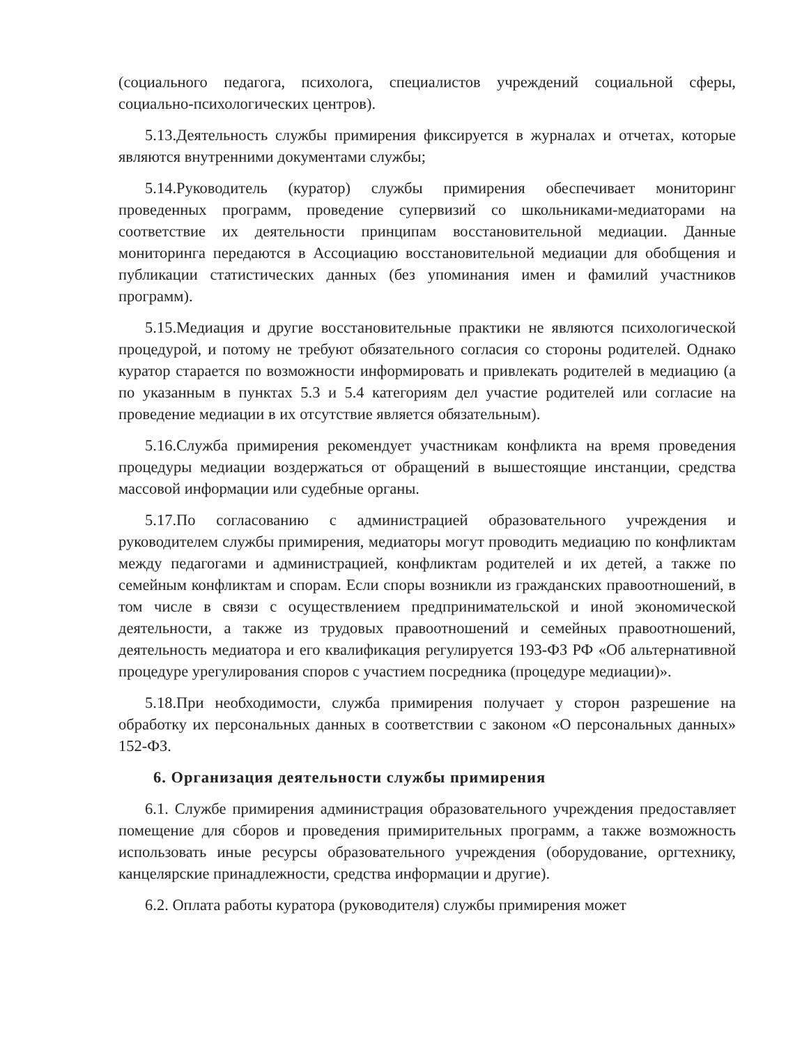(социального педагога, психолога, специалистов учреждений социальной сферы, социально-психологических центров).
5.13.Деятельность службы примирения фиксируется в журналах и отчетах, которые являются внутренними документами службы;
5.14.Руководитель (куратор) службы примирения обеспечивает мониторинг проведенных программ, проведение супервизий со школьниками-медиаторами на соответствие их деятельности принципам восстановительной медиации. Данные мониторинга передаются в Ассоциацию восстановительной медиации для обобщения и публикации статистических данных (без упоминания имен и фамилий участников программ).
5.15.Медиация и другие восстановительные практики не являются психологической процедурой, и потому не требуют обязательного согласия со стороны родителей. Однако куратор старается по возможности информировать и привлекать родителей в медиацию (а по указанным в пунктах 5.3 и 5.4 категориям дел участие родителей или согласие на проведение медиации в их отсутствие является обязательным).
5.16.Служба примирения рекомендует участникам конфликта на время проведения процедуры медиации воздержаться от обращений в вышестоящие инстанции, средства массовой информации или судебные органы.
5.17.По согласованию с администрацией образовательного учреждения и руководителем службы примирения, медиаторы могут проводить медиацию по конфликтам между педагогами и администрацией, конфликтам родителей и их детей, а также по семейным конфликтам и спорам. Если споры возникли из гражданских правоотношений, в том числе в связи с осуществлением предпринимательской и иной экономической деятельности, а также из трудовых правоотношений и семейных правоотношений, деятельность медиатора и его квалификация регулируется 193-ФЗ РФ «Об альтернативной процедуре урегулирования споров с участием посредника (процедуре медиации)».
5.18.При необходимости, служба примирения получает у сторон разрешение на обработку их персональных данных в соответствии с законом «О персональных данных» 152-ФЗ.
6. Организация деятельности службы примирения
6.1. Службе примирения администрация образовательного учреждения предоставляет помещение для сборов и проведения примирительных программ, а также возможность использовать иные ресурсы образовательного учреждения (оборудование, оргтехнику, канцелярские принадлежности, средства информации и другие).
6.2. Оплата работы куратора (руководителя) службы примирения может